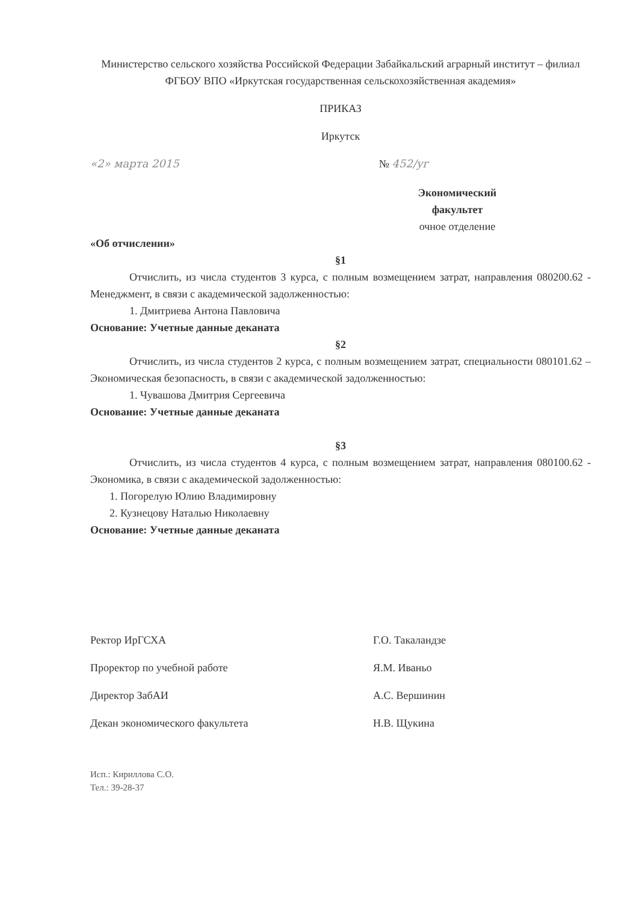Министерство сельского хозяйства Российской Федерации Забайкальский аграрный институт – филиал ФГБОУ ВПО «Иркутская государственная сельскохозяйственная академия»
ПРИКАЗ
Иркутск
«2» марта 2015 № 452/уг
Экономический факультет
очное отделение
«Об отчислении»
§1
Отчислить, из числа студентов 3 курса, с полным возмещением затрат, направления 080200.62 - Менеджмент, в связи с академической задолженностью:
1. Дмитриева Антона Павловича
Основание: Учетные данные деканата
§2
Отчислить, из числа студентов 2 курса, с полным возмещением затрат, специальности 080101.62 – Экономическая безопасность, в связи с академической задолженностью:
1. Чувашова Дмитрия Сергеевича
Основание: Учетные данные деканата
§3
Отчислить, из числа студентов 4 курса, с полным возмещением затрат, направления 080100.62 - Экономика, в связи с академической задолженностью:
1. Погорелую Юлию Владимировну
2. Кузнецову Наталью Николаевну
Основание: Учетные данные деканата
Ректор ИрГСХА Г.О. Такаландзе
Проректор по учебной работе Я.М. Иваньо
Директор ЗабАИ А.С. Вершинин
Декан экономического факультета Н.В. Щукина
Исп.: Кириллова С.О.
Тел.: 39-28-37